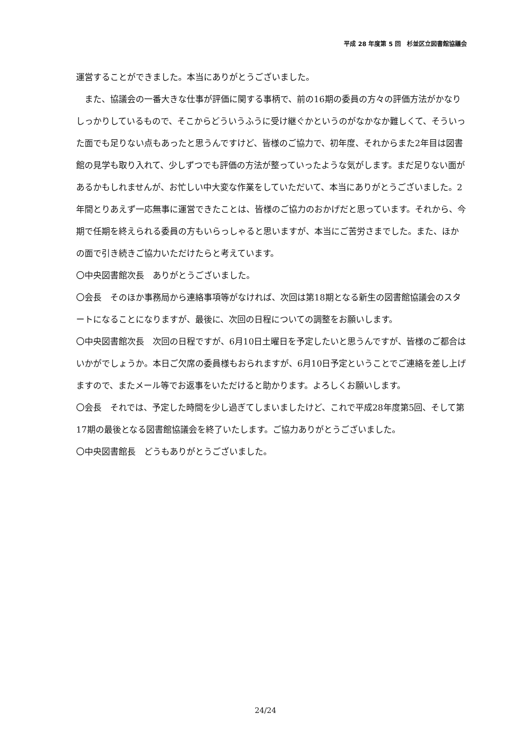平成 28 年度第 5 回　杉並区立図書館協議会
運営することができました。本当にありがとうございました。
　また、協議会の一番大きな仕事が評価に関する事柄で、前の16期の委員の方々の評価方法がかなりしっかりしているもので、そこからどういうふうに受け継ぐかというのがなかなか難しくて、そういった面でも足りない点もあったと思うんですけど、皆様のご協力で、初年度、それからまた2年目は図書館の見学も取り入れて、少しずつでも評価の方法が整っていったような気がします。まだ足りない面があるかもしれませんが、お忙しい中大変な作業をしていただいて、本当にありがとうございました。2年間とりあえず一応無事に運営できたことは、皆様のご協力のおかげだと思っています。それから、今期で任期を終えられる委員の方もいらっしゃると思いますが、本当にご苦労さまでした。また、ほかの面で引き続きご協力いただけたらと考えています。
〇中央図書館次長　ありがとうございました。
〇会長　そのほか事務局から連絡事項等がなければ、次回は第18期となる新生の図書館協議会のスタートになることになりますが、最後に、次回の日程についての調整をお願いします。
〇中央図書館次長　次回の日程ですが、6月10日土曜日を予定したいと思うんですが、皆様のご都合はいかがでしょうか。本日ご欠席の委員様もおられますが、6月10日予定ということでご連絡を差し上げますので、またメール等でお返事をいただけると助かります。よろしくお願いします。
〇会長　それでは、予定した時間を少し過ぎてしまいましたけど、これで平成28年度第5回、そして第17期の最後となる図書館協議会を終了いたします。ご協力ありがとうございました。
〇中央図書館長　どうもありがとうございました。
24/24